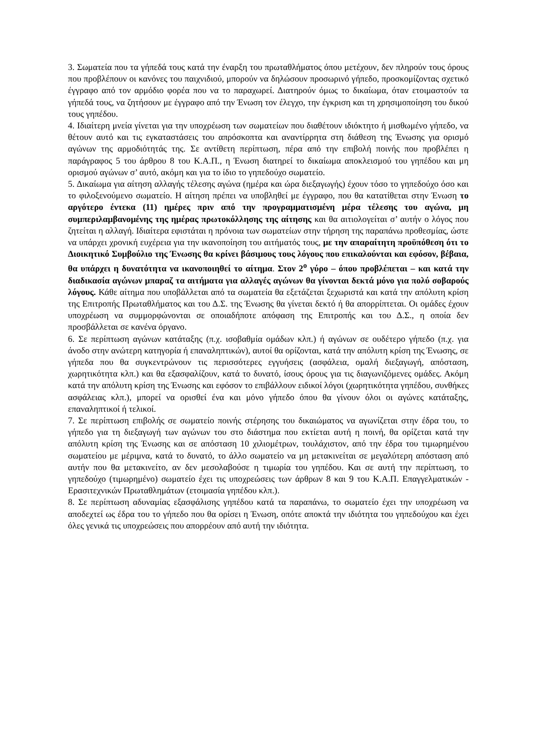3. Σωματεία που τα γήπεδά τους κατά την έναρξη του πρωταθλήματος όπου μετέχουν, δεν πληρούν τους όρους που προβλέπουν οι κανόνες του παιχνιδιού, μπορούν να δηλώσουν προσωρινό γήπεδο, προσκομίζοντας σχετικό έγγραφο από τον αρμόδιο φορέα που να το παραχωρεί. Διατηρούν όμως το δικαίωμα, όταν ετοιμαστούν τα γήπεδά τους, να ζητήσουν με έγγραφο από την Ένωση τον έλεγχο, την έγκριση και τη χρησιμοποίηση του δικού τους γηπέδου.
4. Ιδιαίτερη μνεία γίνεται για την υποχρέωση των σωματείων που διαθέτουν ιδιόκτητο ή μισθωμένο γήπεδο, να θέτουν αυτό και τις εγκαταστάσεις του απρόσκοπτα και αναντίρρητα στη διάθεση της Ένωσης για ορισμό αγώνων της αρμοδιότητάς της. Σε αντίθετη περίπτωση, πέρα από την επιβολή ποινής που προβλέπει η παράγραφος 5 του άρθρου 8 του Κ.Α.Π., η Ένωση διατηρεί το δικαίωμα αποκλεισμού του γηπέδου και μη ορισμού αγώνων σ’ αυτό, ακόμη και για το ίδιο το γηπεδούχο σωματείο.
5. Δικαίωμα για αίτηση αλλαγής τέλεσης αγώνα (ημέρα και ώρα διεξαγωγής) έχουν τόσο το γηπεδούχο όσο και το φιλοξενούμενο σωματείο. Η αίτηση πρέπει να υποβληθεί με έγγραφο, που θα κατατίθεται στην Ένωση το αργότερο έντεκα (11) ημέρες πριν από την προγραμματισμένη μέρα τέλεσης του αγώνα, μη συμπεριλαμβανομένης της ημέρας πρωτοκόλλησης της αίτησης και θα αιτιολογείται σ’ αυτήν ο λόγος που ζητείται η αλλαγή. Ιδιαίτερα εφιστάται η πρόνοια των σωματείων στην τήρηση της παραπάνω προθεσμίας, ώστε να υπάρχει χρονική ευχέρεια για την ικανοποίηση του αιτήματός τους, με την απαραίτητη προϋπόθεση ότι το Διοικητικό Συμβούλιο της Ένωσης θα κρίνει βάσιμους τους λόγους που επικαλούνται και εφόσον, βέβαια, θα υπάρχει η δυνατότητα να ικανοποιηθεί το αίτημα. Στον 2<sup>ο</sup> γύρο – όπου προβλέπεται – και κατά την διαδικασία αγώνων μπαραζ τα αιτήματα για αλλαγές αγώνων θα γίνονται δεκτά μόνο για πολύ σοβαρούς λόγους. Κάθε αίτημα που υποβάλλεται από τα σωματεία θα εξετάζεται ξεχωριστά και κατά την απόλυτη κρίση της Επιτροπής Πρωταθλήματος και του Δ.Σ. της Ένωσης θα γίνεται δεκτό ή θα απορρίπτεται. Οι ομάδες έχουν υποχρέωση να συμμορφώνονται σε οποιαδήποτε απόφαση της Επιτροπής και του Δ.Σ., η οποία δεν προσβάλλεται σε κανένα όργανο.
6. Σε περίπτωση αγώνων κατάταξης (π.χ. ισοβαθμία ομάδων κλπ.) ή αγώνων σε ουδέτερο γήπεδο (π.χ. για άνοδο στην ανώτερη κατηγορία ή επαναληπτικών), αυτοί θα ορίζονται, κατά την απόλυτη κρίση της Ένωσης, σε γήπεδα που θα συγκεντρώνουν τις περισσότερες εγγυήσεις (ασφάλεια, ομαλή διεξαγωγή, απόσταση, χωρητικότητα κλπ.) και θα εξασφαλίζουν, κατά το δυνατό, ίσους όρους για τις διαγωνιζόμενες ομάδες. Ακόμη κατά την απόλυτη κρίση της Ένωσης και εφόσον το επιβάλλουν ειδικοί λόγοι (χωρητικότητα γηπέδου, συνθήκες ασφάλειας κλπ.), μπορεί να ορισθεί ένα και μόνο γήπεδο όπου θα γίνουν όλοι οι αγώνες κατάταξης, επαναληπτικοί ή τελικοί.
7. Σε περίπτωση επιβολής σε σωματείο ποινής στέρησης του δικαιώματος να αγωνίζεται στην έδρα του, το γήπεδο για τη διεξαγωγή των αγώνων του στο διάστημα που εκτίεται αυτή η ποινή, θα ορίζεται κατά την απόλυτη κρίση της Ένωσης και σε απόσταση 10 χιλιομέτρων, τουλάχιστον, από την έδρα του τιμωρημένου σωματείου με μέριμνα, κατά το δυνατό, το άλλο σωματείο να μη μετακινείται σε μεγαλύτερη απόσταση από αυτήν που θα μετακινείτο, αν δεν μεσολαβούσε η τιμωρία του γηπέδου. Και σε αυτή την περίπτωση, το γηπεδούχο (τιμωρημένο) σωματείο έχει τις υποχρεώσεις των άρθρων 8 και 9 του Κ.Α.Π. Επαγγελματικών - Ερασιτεχνικών Πρωταθλημάτων (ετοιμασία γηπέδου κλπ.).
8. Σε περίπτωση αδυναμίας εξασφάλισης γηπέδου κατά τα παραπάνω, το σωματείο έχει την υποχρέωση να αποδεχτεί ως έδρα του το γήπεδο που θα ορίσει η Ένωση, οπότε αποκτά την ιδιότητα του γηπεδούχου και έχει όλες γενικά τις υποχρεώσεις που απορρέουν από αυτή την ιδιότητα.